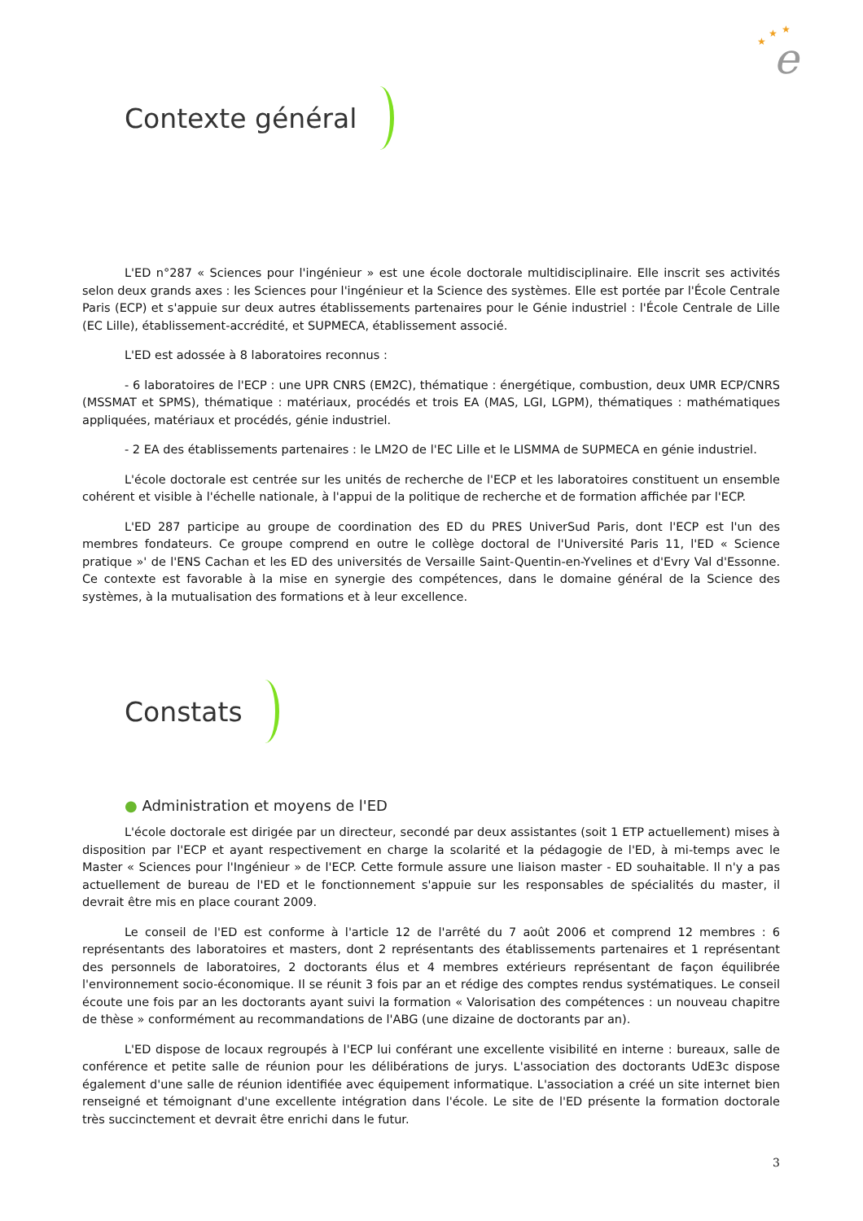e
★
★
★
Contexte général
L'ED n°287 « Sciences pour l'ingénieur » est une école doctorale multidisciplinaire. Elle inscrit ses activités selon deux grands axes : les Sciences pour l'ingénieur et la Science des systèmes. Elle est portée par l'École Centrale Paris (ECP) et s'appuie sur deux autres établissements partenaires pour le Génie industriel : l'École Centrale de Lille (EC Lille), établissement-accrédité, et SUPMECA, établissement associé.
L'ED est adossée à 8 laboratoires reconnus :
- 6 laboratoires de l'ECP : une UPR CNRS (EM2C), thématique : énergétique, combustion, deux UMR ECP/CNRS (MSSMAT et SPMS), thématique : matériaux, procédés et trois EA (MAS, LGI, LGPM), thématiques : mathématiques appliquées, matériaux et procédés, génie industriel.
- 2 EA des établissements partenaires : le LM2O de l'EC Lille et le LISMMA de SUPMECA en génie industriel.
L'école doctorale est centrée sur les unités de recherche de l'ECP et les laboratoires constituent un ensemble cohérent et visible à l'échelle nationale, à l'appui de la politique de recherche et de formation affichée par l'ECP.
L'ED 287 participe au groupe de coordination des ED du PRES UniverSud Paris, dont l'ECP est l'un des membres fondateurs. Ce groupe comprend en outre le collège doctoral de l'Université Paris 11, l'ED « Science pratique »' de l'ENS Cachan et les ED des universités de Versaille Saint-Quentin-en-Yvelines et d'Evry Val d'Essonne. Ce contexte est favorable à la mise en synergie des compétences, dans le domaine général de la Science des systèmes, à la mutualisation des formations et à leur excellence.
Constats
● Administration et moyens de l'ED
L'école doctorale est dirigée par un directeur, secondé par deux assistantes (soit 1 ETP actuellement) mises à disposition par l'ECP et ayant respectivement en charge la scolarité et la pédagogie de l'ED, à mi-temps avec le Master « Sciences pour l'Ingénieur » de l'ECP. Cette formule assure une liaison master - ED souhaitable. Il n'y a pas actuellement de bureau de l'ED et le fonctionnement s'appuie sur les responsables de spécialités du master, il devrait être mis en place courant 2009.
Le conseil de l'ED est conforme à l'article 12 de l'arrêté du 7 août 2006 et comprend 12 membres : 6 représentants des laboratoires et masters, dont 2 représentants des établissements partenaires et 1 représentant des personnels de laboratoires, 2 doctorants élus et 4 membres extérieurs représentant de façon équilibrée l'environnement socio-économique. Il se réunit 3 fois par an et rédige des comptes rendus systématiques. Le conseil écoute une fois par an les doctorants ayant suivi la formation « Valorisation des compétences : un nouveau chapitre de thèse » conformément au recommandations de l'ABG (une dizaine de doctorants par an).
L'ED dispose de locaux regroupés à l'ECP lui conférant une excellente visibilité en interne : bureaux, salle de conférence et petite salle de réunion pour les délibérations de jurys. L'association des doctorants UdE3c dispose également d'une salle de réunion identifiée avec équipement informatique. L'association a créé un site internet bien renseigné et témoignant d'une excellente intégration dans l'école. Le site de l'ED présente la formation doctorale très succinctement et devrait être enrichi dans le futur.
3